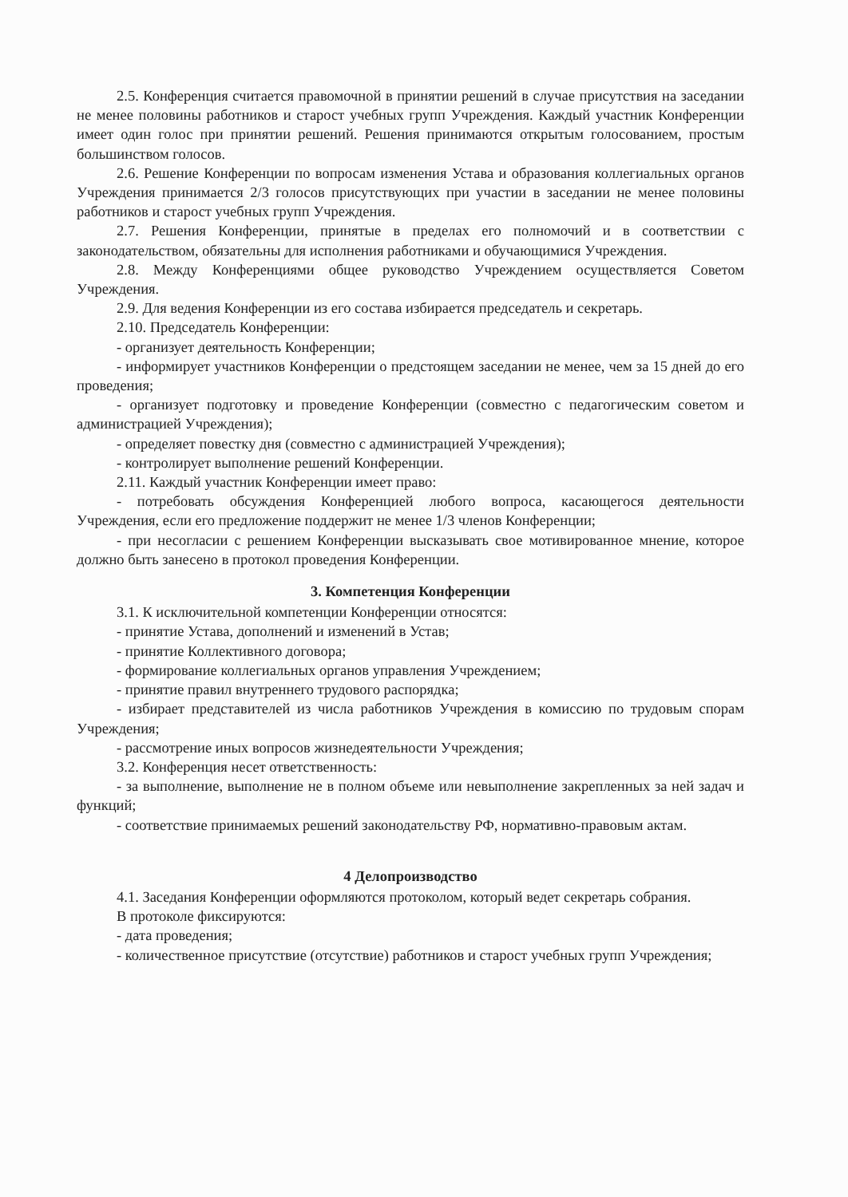2.5. Конференция считается правомочной в принятии решений в случае присутствия на заседании не менее половины работников и старост учебных групп Учреждения. Каждый участник Конференции имеет один голос при принятии решений. Решения принимаются открытым голосованием, простым большинством голосов.
2.6. Решение Конференции по вопросам изменения Устава и образования коллегиальных органов Учреждения принимается 2/3 голосов присутствующих при участии в заседании не менее половины работников и старост учебных групп Учреждения.
2.7. Решения Конференции, принятые в пределах его полномочий и в соответствии с законодательством, обязательны для исполнения работниками и обучающимися Учреждения.
2.8. Между Конференциями общее руководство Учреждением осуществляется Советом Учреждения.
2.9. Для ведения Конференции из его состава избирается председатель и секретарь.
2.10. Председатель Конференции:
- организует деятельность Конференции;
- информирует участников Конференции о предстоящем заседании не менее, чем за 15 дней до его проведения;
- организует подготовку и проведение Конференции (совместно с педагогическим советом и администрацией Учреждения);
- определяет повестку дня (совместно с администрацией Учреждения);
- контролирует выполнение решений Конференции.
2.11. Каждый участник Конференции имеет право:
- потребовать обсуждения Конференцией любого вопроса, касающегося деятельности Учреждения, если его предложение поддержит не менее 1/3 членов Конференции;
- при несогласии с решением Конференции высказывать свое мотивированное мнение, которое должно быть занесено в протокол проведения Конференции.
3. Компетенция Конференции
3.1. К исключительной компетенции Конференции относятся:
- принятие Устава, дополнений и изменений в Устав;
- принятие Коллективного договора;
- формирование коллегиальных органов управления Учреждением;
- принятие правил внутреннего трудового распорядка;
- избирает представителей из числа работников Учреждения в комиссию по трудовым спорам Учреждения;
- рассмотрение иных вопросов жизнедеятельности Учреждения;
3.2. Конференция несет ответственность:
- за выполнение, выполнение не в полном объеме или невыполнение закрепленных за ней задач и функций;
- соответствие принимаемых решений законодательству РФ, нормативно-правовым актам.
4 Делопроизводство
4.1. Заседания Конференции оформляются протоколом, который ведет секретарь собрания.
В протоколе фиксируются:
- дата проведения;
- количественное присутствие (отсутствие) работников и старост учебных групп Учреждения;